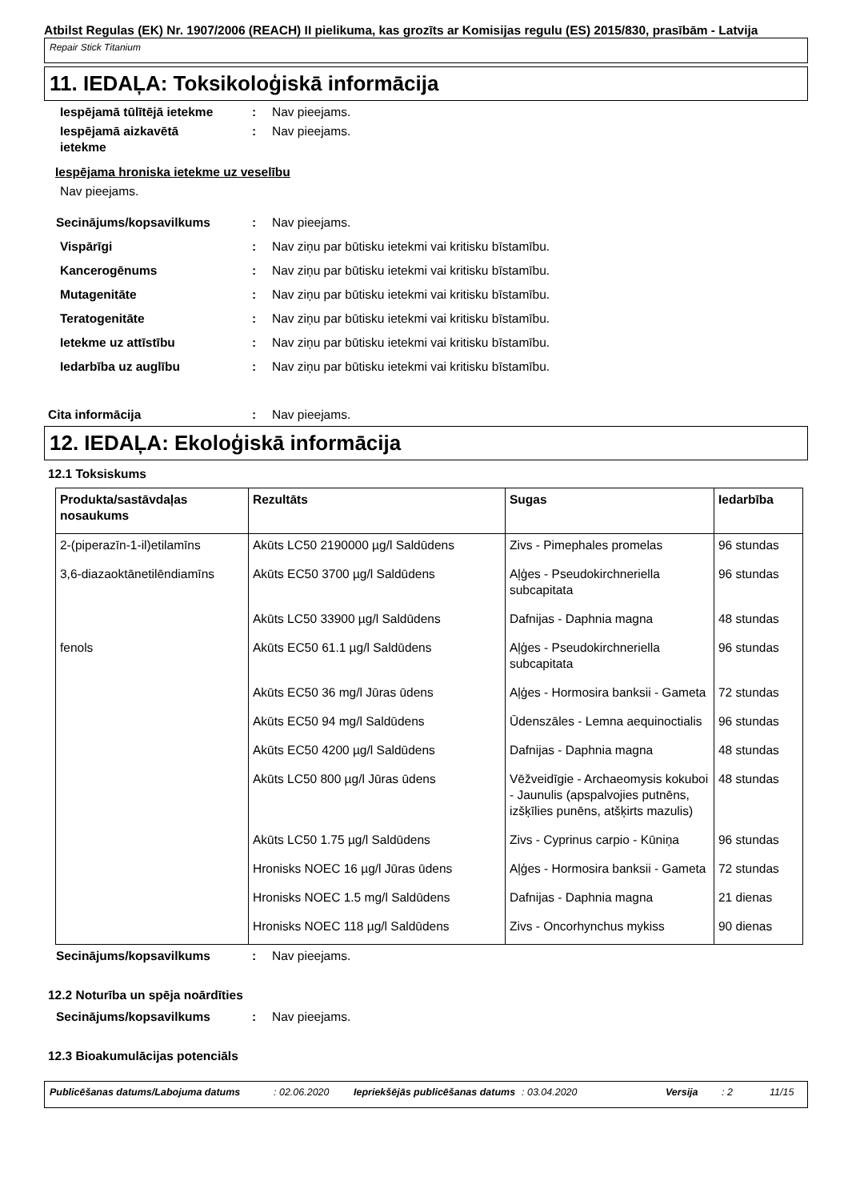Atbilst Regulas (EK) Nr. 1907/2006 (REACH) II pielikuma, kas grozīts ar Komisijas regulu (ES) 2015/830, prasībām - Latvija
Repair Stick Titanium
11. IEDAĻA: Toksikoloģiskā informācija
Iespējamā tūlītējā ietekme
: Nav pieejams.
Iespējamā aizkavētā
ietekme
: Nav pieejams.
Iespējama hroniska ietekme uz veselību
Nav pieejams.
Secinājums/kopsavilkums : Nav pieejams.
Vispārīgi : Nav ziņu par būtisku ietekmi vai kritisku bīstamību.
Kancerogēnums : Nav ziņu par būtisku ietekmi vai kritisku bīstamību.
Mutagenitāte : Nav ziņu par būtisku ietekmi vai kritisku bīstamību.
Teratogenitāte : Nav ziņu par būtisku ietekmi vai kritisku bīstamību.
Ietekme uz attīstību : Nav ziņu par būtisku ietekmi vai kritisku bīstamību.
Iedarbība uz auglību : Nav ziņu par būtisku ietekmi vai kritisku bīstamību.
Cita informācija : Nav pieejams.
12. IEDAĻA: Ekoloģiskā informācija
12.1 Toksiskums
| Produkta/sastāvdaļas nosaukums | Rezultāts | Sugas | Iedarbība |
| --- | --- | --- | --- |
| 2-(piperazīn-1-il)etilamīns | Akūts LC50 2190000 µg/l Saldūdens | Zivs - Pimephales promelas | 96 stundas |
| 3,6-diazaoktānetilēndiamīns | Akūts EC50 3700 µg/l Saldūdens | Aļģes - Pseudokirchneriella subcapitata | 96 stundas |
| | Akūts LC50 33900 µg/l Saldūdens | Dafnijas - Daphnia magna | 48 stundas |
| fenols | Akūts EC50 61.1 µg/l Saldūdens | Aļģes - Pseudokirchneriella subcapitata | 96 stundas |
| | Akūts EC50 36 mg/l Jūras ūdens | Aļģes - Hormosira banksii - Gameta | 72 stundas |
| | Akūts EC50 94 mg/l Saldūdens | Ūdenszāles - Lemna aequinoctialis | 96 stundas |
| | Akūts EC50 4200 µg/l Saldūdens | Dafnijas - Daphnia magna | 48 stundas |
| | Akūts LC50 800 µg/l Jūras ūdens | Vēžveidīgie - Archaeomysis kokuboi - Jaunulis (apspalvojies putnēns, izšķīlies punēns, atšķirts mazulis) | 48 stundas |
| | Akūts LC50 1.75 µg/l Saldūdens | Zivs - Cyprinus carpio - Kūniņa | 96 stundas |
| | Hronisks NOEC 16 µg/l Jūras ūdens | Aļģes - Hormosira banksii - Gameta | 72 stundas |
| | Hronisks NOEC 1.5 mg/l Saldūdens | Dafnijas - Daphnia magna | 21 dienas |
| | Hronisks NOEC 118 µg/l Saldūdens | Zivs - Oncorhynchus mykiss | 90 dienas |
Secinājums/kopsavilkums : Nav pieejams.
12.2 Noturība un spēja noārdīties
Secinājums/kopsavilkums : Nav pieejams.
12.3 Bioakumulācijas potenciāls
Publicēšanas datums/Labojuma datums: 02.06.2020 Iepriekšējās publicēšanas datums: 03.04.2020 Versija: 2 11/15